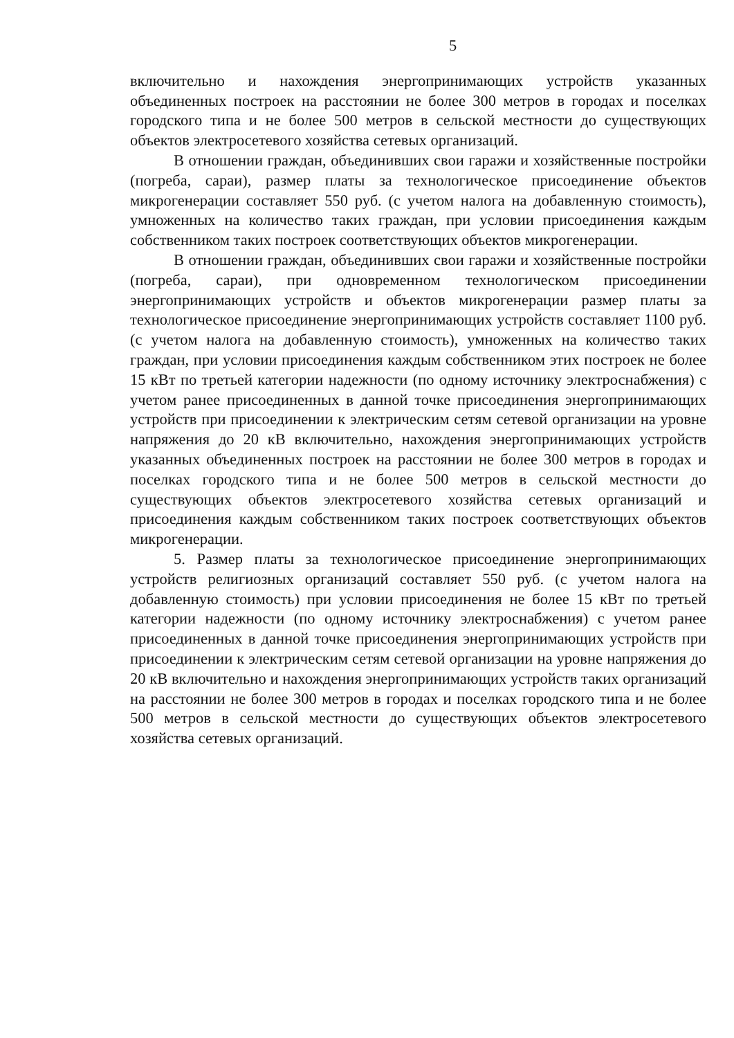5
включительно и нахождения энергопринимающих устройств указанных объединенных построек на расстоянии не более 300 метров в городах и поселках городского типа и не более 500 метров в сельской местности до существующих объектов электросетевого хозяйства сетевых организаций.
В отношении граждан, объединивших свои гаражи и хозяйственные постройки (погреба, сараи), размер платы за технологическое присоединение объектов микрогенерации составляет 550 руб. (с учетом налога на добавленную стоимость), умноженных на количество таких граждан, при условии присоединения каждым собственником таких построек соответствующих объектов микрогенерации.
В отношении граждан, объединивших свои гаражи и хозяйственные постройки (погреба, сараи), при одновременном технологическом присоединении энергопринимающих устройств и объектов микрогенерации размер платы за технологическое присоединение энергопринимающих устройств составляет 1100 руб. (с учетом налога на добавленную стоимость), умноженных на количество таких граждан, при условии присоединения каждым собственником этих построек не более 15 кВт по третьей категории надежности (по одному источнику электроснабжения) с учетом ранее присоединенных в данной точке присоединения энергопринимающих устройств при присоединении к электрическим сетям сетевой организации на уровне напряжения до 20 кВ включительно, нахождения энергопринимающих устройств указанных объединенных построек на расстоянии не более 300 метров в городах и поселках городского типа и не более 500 метров в сельской местности до существующих объектов электросетевого хозяйства сетевых организаций и присоединения каждым собственником таких построек соответствующих объектов микрогенерации.
5. Размер платы за технологическое присоединение энергопринимающих устройств религиозных организаций составляет 550 руб. (с учетом налога на добавленную стоимость) при условии присоединения не более 15 кВт по третьей категории надежности (по одному источнику электроснабжения) с учетом ранее присоединенных в данной точке присоединения энергопринимающих устройств при присоединении к электрическим сетям сетевой организации на уровне напряжения до 20 кВ включительно и нахождения энергопринимающих устройств таких организаций на расстоянии не более 300 метров в городах и поселках городского типа и не более 500 метров в сельской местности до существующих объектов электросетевого хозяйства сетевых организаций.